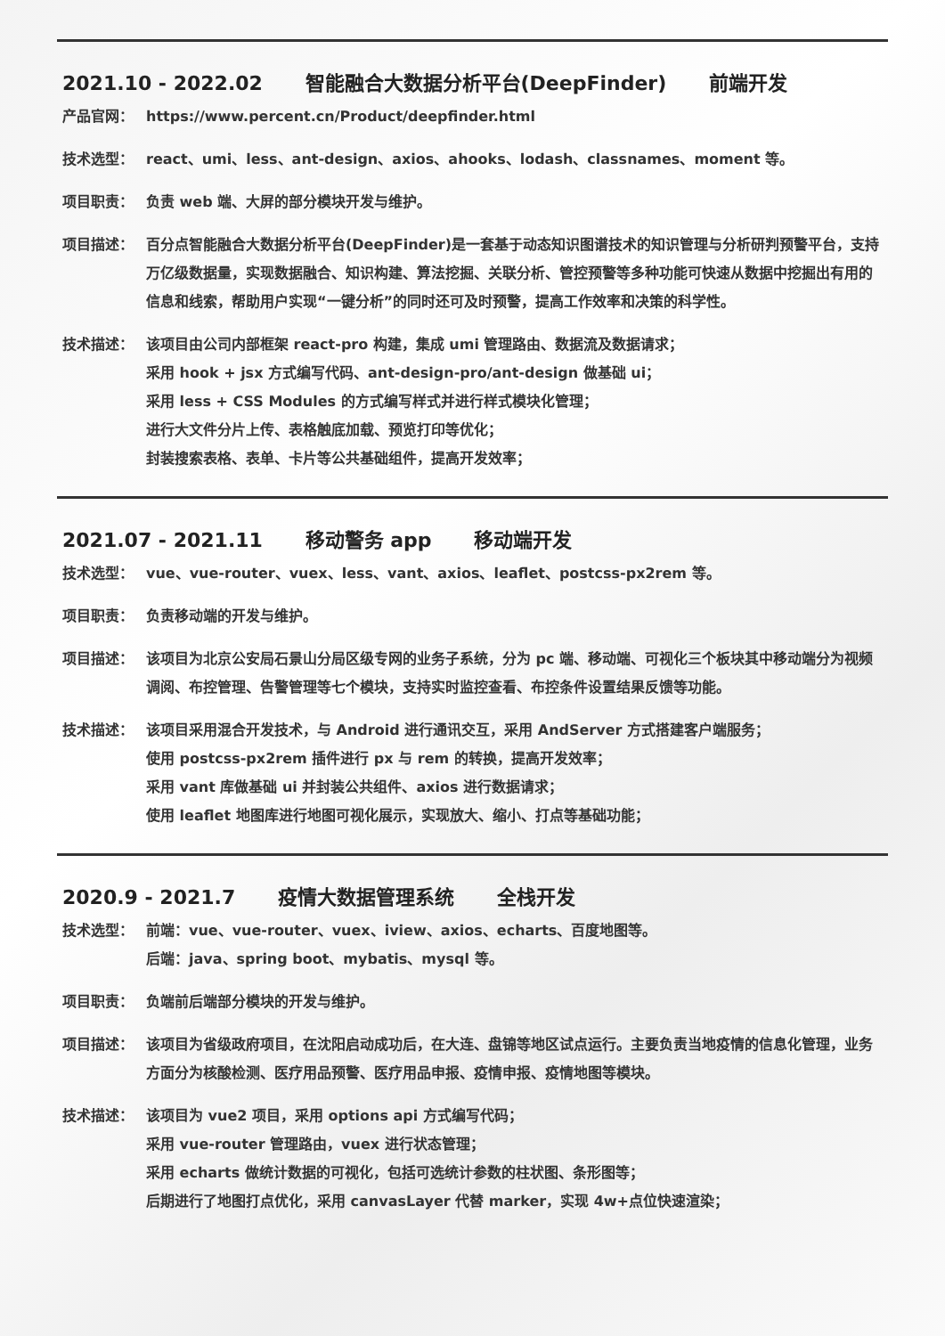2021.10 - 2022.02 智能融合大数据分析平台(DeepFinder) 前端开发
产品官网： https://www.percent.cn/Product/deepfinder.html
技术选型： react、umi、less、ant-design、axios、ahooks、lodash、classnames、moment 等。
项目职责： 负责 web 端、大屏的部分模块开发与维护。
项目描述： 百分点智能融合大数据分析平台(DeepFinder)是一套基于动态知识图谱技术的知识管理与分析研判预警平台，支持万亿级数据量，实现数据融合、知识构建、算法挖掘、关联分析、管控预警等多种功能可快速从数据中挖掘出有用的信息和线索，帮助用户实现“一键分析”的同时还可及时预警，提高工作效率和决策的科学性。
技术描述： 该项目由公司内部框架 react-pro 构建，集成 umi 管理路由、数据流及数据请求；
采用 hook + jsx 方式编写代码、ant-design-pro/ant-design 做基础 ui；
采用 less + CSS Modules 的方式编写样式并进行样式模块化管理；
进行大文件分片上传、表格触底加载、预览打印等优化；
封装搜索表格、表单、卡片等公共基础组件，提高开发效率；
2021.07 - 2021.11 移动警务 app 移动端开发
技术选型： vue、vue-router、vuex、less、vant、axios、leaflet、postcss-px2rem 等。
项目职责： 负责移动端的开发与维护。
项目描述： 该项目为北京公安局石景山分局区级专网的业务子系统，分为 pc 端、移动端、可视化三个板块其中移动端分为视频调阅、布控管理、告警管理等七个模块，支持实时监控查看、布控条件设置结果反馈等功能。
技术描述： 该项目采用混合开发技术，与 Android 进行通讯交互，采用 AndServer 方式搭建客户端服务；
使用 postcss-px2rem 插件进行 px 与 rem 的转换，提高开发效率；
采用 vant 库做基础 ui 并封装公共组件、axios 进行数据请求；
使用 leaflet 地图库进行地图可视化展示，实现放大、缩小、打点等基础功能；
2020.9 - 2021.7 疫情大数据管理系统 全栈开发
技术选型： 前端：vue、vue-router、vuex、iview、axios、echarts、百度地图等。
后端：java、spring boot、mybatis、mysql 等。
项目职责： 负端前后端部分模块的开发与维护。
项目描述： 该项目为省级政府项目，在沈阳启动成功后，在大连、盘锦等地区试点运行。主要负责当地疫情的信息化管理，业务方面分为核酸检测、医疗用品预警、医疗用品申报、疫情申报、疫情地图等模块。
技术描述： 该项目为 vue2 项目，采用 options api 方式编写代码；
采用 vue-router 管理路由，vuex 进行状态管理；
采用 echarts 做统计数据的可视化，包括可选统计参数的柱状图、条形图等；
后期进行了地图打点优化，采用 canvasLayer 代替 marker，实现 4w+点位快速渲染；